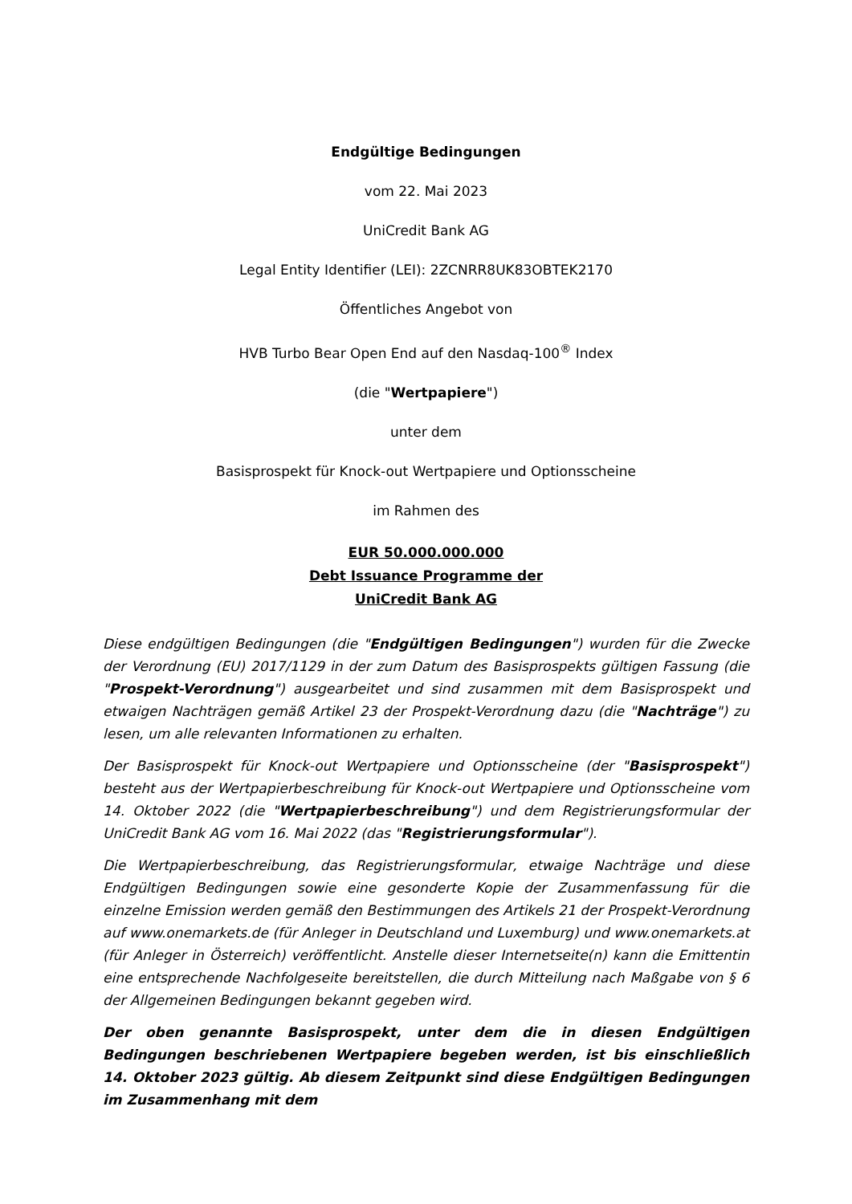Endgültige Bedingungen
vom 22. Mai 2023
UniCredit Bank AG
Legal Entity Identifier (LEI): 2ZCNRR8UK83OBTEK2170
Öffentliches Angebot von
HVB Turbo Bear Open End auf den Nasdaq-100<sup>®</sup> Index
(die "Wertpapiere")
unter dem
Basisprospekt für Knock-out Wertpapiere und Optionsscheine
im Rahmen des
EUR 50.000.000.000
Debt Issuance Programme der
UniCredit Bank AG
Diese endgültigen Bedingungen (die "Endgültigen Bedingungen") wurden für die Zwecke der Verordnung (EU) 2017/1129 in der zum Datum des Basisprospekts gültigen Fassung (die "Prospekt-Verordnung") ausgearbeitet und sind zusammen mit dem Basisprospekt und etwaigen Nachträgen gemäß Artikel 23 der Prospekt-Verordnung dazu (die "Nachträge") zu lesen, um alle relevanten Informationen zu erhalten.
Der Basisprospekt für Knock-out Wertpapiere und Optionsscheine (der "Basisprospekt") besteht aus der Wertpapierbeschreibung für Knock-out Wertpapiere und Optionsscheine vom 14. Oktober 2022 (die "Wertpapierbeschreibung") und dem Registrierungsformular der UniCredit Bank AG vom 16. Mai 2022 (das "Registrierungsformular").
Die Wertpapierbeschreibung, das Registrierungsformular, etwaige Nachträge und diese Endgültigen Bedingungen sowie eine gesonderte Kopie der Zusammenfassung für die einzelne Emission werden gemäß den Bestimmungen des Artikels 21 der Prospekt-Verordnung auf www.onemarkets.de (für Anleger in Deutschland und Luxemburg) und www.onemarkets.at (für Anleger in Österreich) veröffentlicht. Anstelle dieser Internetseite(n) kann die Emittentin eine entsprechende Nachfolgeseite bereitstellen, die durch Mitteilung nach Maßgabe von § 6 der Allgemeinen Bedingungen bekannt gegeben wird.
Der oben genannte Basisprospekt, unter dem die in diesen Endgültigen Bedingungen beschriebenen Wertpapiere begeben werden, ist bis einschließlich 14. Oktober 2023 gültig. Ab diesem Zeitpunkt sind diese Endgültigen Bedingungen im Zusammenhang mit dem